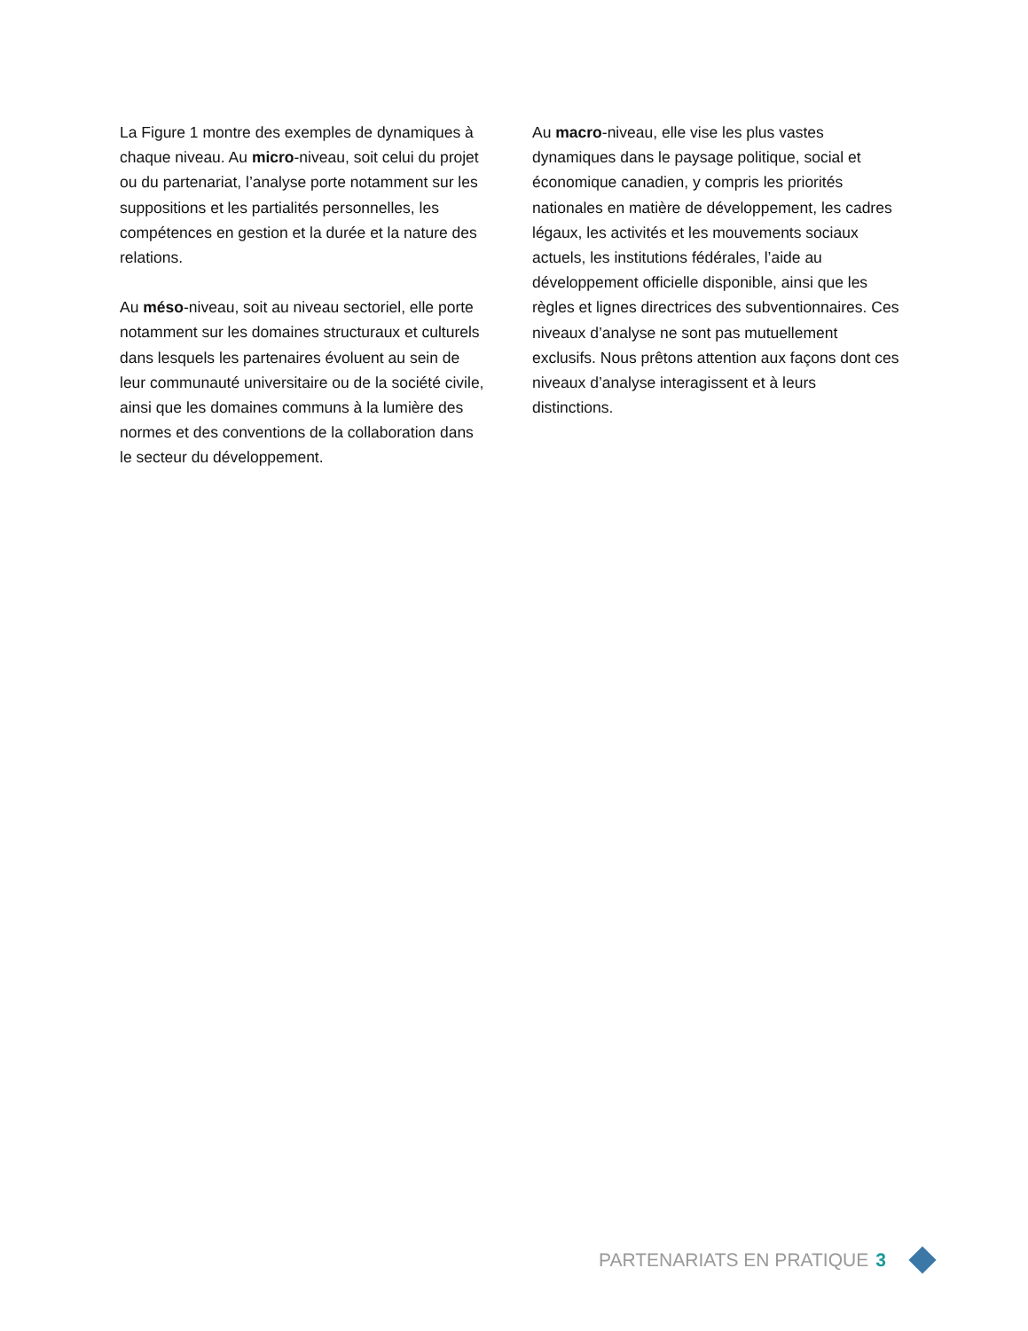La Figure 1 montre des exemples de dynamiques à chaque niveau. Au micro-niveau, soit celui du projet ou du partenariat, l’analyse porte notamment sur les suppositions et les partialités personnelles, les compétences en gestion et la durée et la nature des relations.
Au méso-niveau, soit au niveau sectoriel, elle porte notamment sur les domaines structuraux et culturels dans lesquels les partenaires évoluent au sein de leur communauté universitaire ou de la société civile, ainsi que les domaines communs à la lumière des normes et des conventions de la collaboration dans le secteur du développement.
Au macro-niveau, elle vise les plus vastes dynamiques dans le paysage politique, social et économique canadien, y compris les priorités nationales en matière de développement, les cadres légaux, les activités et les mouvements sociaux actuels, les institutions fédérales, l’aide au développement officielle disponible, ainsi que les règles et lignes directrices des subventionnaires. Ces niveaux d’analyse ne sont pas mutuellement exclusifs. Nous prêtons attention aux façons dont ces niveaux d’analyse interagissent et à leurs distinctions.
PARTENARIATS EN PRATIQUE 3